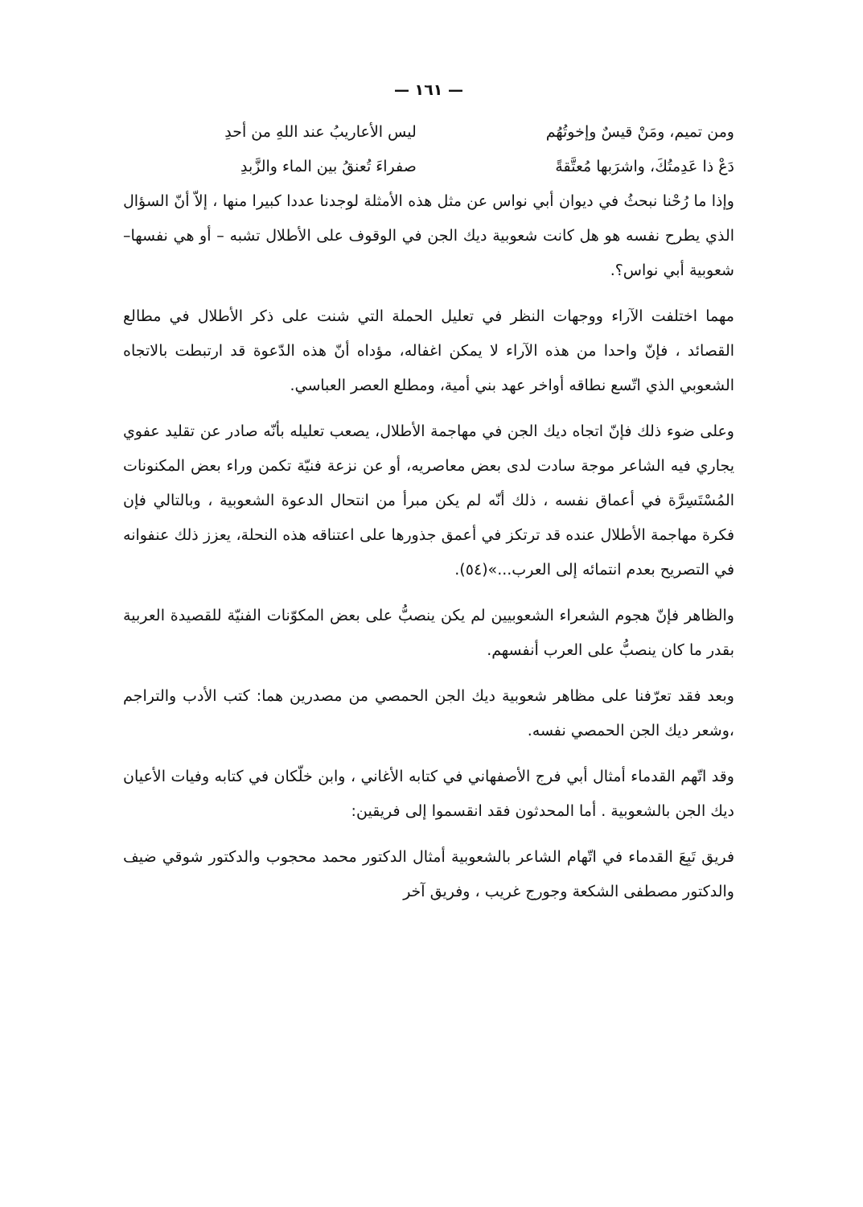— ١٦١ —
ومن تميم، ومَنْ قيسٌ وإخوتُهُم ليس الأعاريبُ عند اللهِ من أحدِ
دَعْ ذا عَدِمتُكَ، واشرَبها مُعتَّقةً صفراءَ تُعنقُ بين الماء والزَّبدِ
وإذا ما رُحْنا نبحثُ في ديوان أبي نواس عن مثل هذه الأمثلة لوجدنا عددا كبيرا منها ، إلاّ أنّ السؤال الذي يطرح نفسه هو هل كانت شعوبية ديك الجن في الوقوف على الأطلال تشبه – أو هي نفسها– شعوبية أبي نواس؟.
مهما اختلفت الآراء ووجهات النظر في تعليل الحملة التي شنت على ذكر الأطلال في مطالع القصائد ، فإنّ واحدا من هذه الآراء لا يمكن اغفاله، مؤداه أنّ هذه الدّعوة قد ارتبطت بالاتجاه الشعوبي الذي اتّسع نطاقه أواخر عهد بني أمية، ومطلع العصر العباسي.
وعلى ضوء ذلك فإنّ اتجاه ديك الجن في مهاجمة الأطلال، يصعب تعليله بأنّه صادر عن تقليد عفوي يجاري فيه الشاعر موجة سادت لدى بعض معاصريه، أو عن نزعة فنيّة تكمن وراء بعض المكنونات المُسْتَسِرَّة في أعماق نفسه ، ذلك أنّه لم يكن مبرأ من انتحال الدعوة الشعوبية ، وبالتالي فإن فكرة مهاجمة الأطلال عنده قد ترتكز في أعمق جذورها على اعتناقه هذه النحلة، يعزز ذلك عنفوانه في التصريح بعدم انتمائه إلى العرب...»(٥٤).
والظاهر فإنّ هجوم الشعراء الشعوبيين لم يكن ينصبُّ على بعض المكوّنات الفنيّة للقصيدة العربية بقدر ما كان ينصبُّ على العرب أنفسهم.
وبعد فقد تعرّفنا على مظاهر شعوبية ديك الجن الحمصي من مصدرين هما: كتب الأدب والتراجم ،وشعر ديك الجن الحمصي نفسه.
وقد اتّهم القدماء أمثال أبي فرج الأصفهاني في كتابه الأغاني ، وابن خلّكان في كتابه وفيات الأعيان ديك الجن بالشعوبية . أما المحدثون فقد انقسموا إلى فريقين:
فريق تَبِعَ القدماء في اتّهام الشاعر بالشعوبية أمثال الدكتور محمد محجوب والدكتور شوقي ضيف والدكتور مصطفى الشكعة وجورج غريب ، وفريق آخر